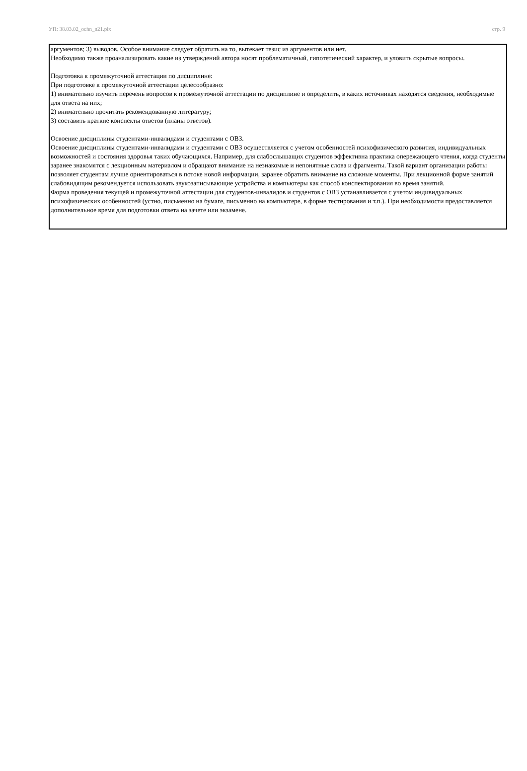УП: 38.03.02_ochn_n21.plx стр. 9
аргументов; 3) выводов. Особое внимание следует обратить на то, вытекает тезис из аргументов или нет.
Необходимо также проанализировать какие из утверждений автора носят проблематичный, гипотетический характер, и уловить скрытые вопросы.
Подготовка к промежуточной аттестации по дисциплине:
При подготовке к промежуточной аттестации целесообразно:
1) внимательно изучить перечень вопросов к промежуточной аттестации по дисциплине и определить, в каких источниках находятся сведения, необходимые для ответа на них;
2) внимательно прочитать рекомендованную литературу;
3) составить краткие конспекты ответов (планы ответов).
Освоение дисциплины студентами-инвалидами и студентами с ОВЗ.
Освоение дисциплины студентами-инвалидами и студентами с ОВЗ осуществляется с учетом особенностей психофизического развития, индивидуальных возможностей и состояния здоровья таких обучающихся. Например, для слабослышащих студентов эффективна практика опережающего чтения, когда студенты заранее знакомятся с лекционным материалом и обращают внимание на незнакомые и непонятные слова и фрагменты. Такой вариант организации работы позволяет студентам лучше ориентироваться в потоке новой информации, заранее обратить внимание на сложные моменты. При лекционной форме занятий слабовидящим рекомендуется использовать звукозаписывающие устройства и компьютеры как способ конспектирования во время занятий.
Форма проведения текущей и промежуточной аттестации для студентов-инвалидов и студентов с ОВЗ устанавливается с учетом индивидуальных психофизических особенностей (устно, письменно на бумаге, письменно на компьютере, в форме тестирования и т.п.). При необходимости предоставляется дополнительное время для подготовки ответа на зачете или экзамене.